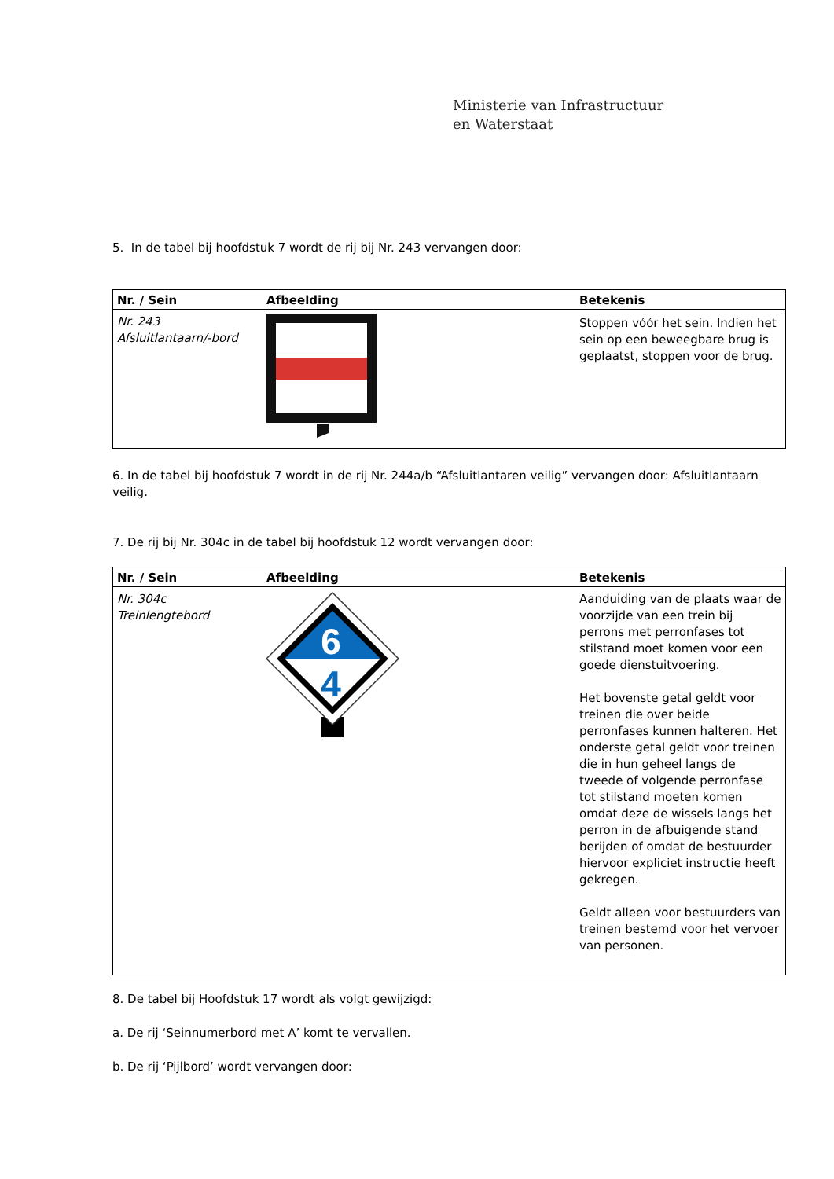Ministerie van Infrastructuur
en Waterstaat
5. In de tabel bij hoofdstuk 7 wordt de rij bij Nr. 243 vervangen door:
| Nr. / Sein | Afbeelding | Betekenis |
| --- | --- | --- |
| Nr. 243 Afsluitlantaarn/-bord | | Stoppen vóór het sein. Indien het sein op een beweegbare brug is geplaatst, stoppen voor de brug. |
6. In de tabel bij hoofdstuk 7 wordt in de rij Nr. 244a/b “Afsluitlantaren veilig” vervangen door: Afsluitlantaarn veilig.
7. De rij bij Nr. 304c in de tabel bij hoofdstuk 12 wordt vervangen door:
| Nr. / Sein | Afbeelding | Betekenis |
| --- | --- | --- |
| Nr. 304c Treinlengtebord | 6 4 | Aanduiding van de plaats waar de voorzijde van een trein bij perrons met perronfases tot stilstand moet komen voor een goede dienstuitvoering. Het bovenste getal geldt voor treinen die over beide perronfases kunnen halteren. Het onderste getal geldt voor treinen die in hun geheel langs de tweede of volgende perronfase tot stilstand moeten komen omdat deze de wissels langs het perron in de afbuigende stand berijden of omdat de bestuurder hiervoor expliciet instructie heeft gekregen. Geldt alleen voor bestuurders van treinen bestemd voor het vervoer van personen. |
8. De tabel bij Hoofdstuk 17 wordt als volgt gewijzigd:
a. De rij ‘Seinnumerbord met A’ komt te vervallen.
b. De rij ‘Pijlbord’ wordt vervangen door: